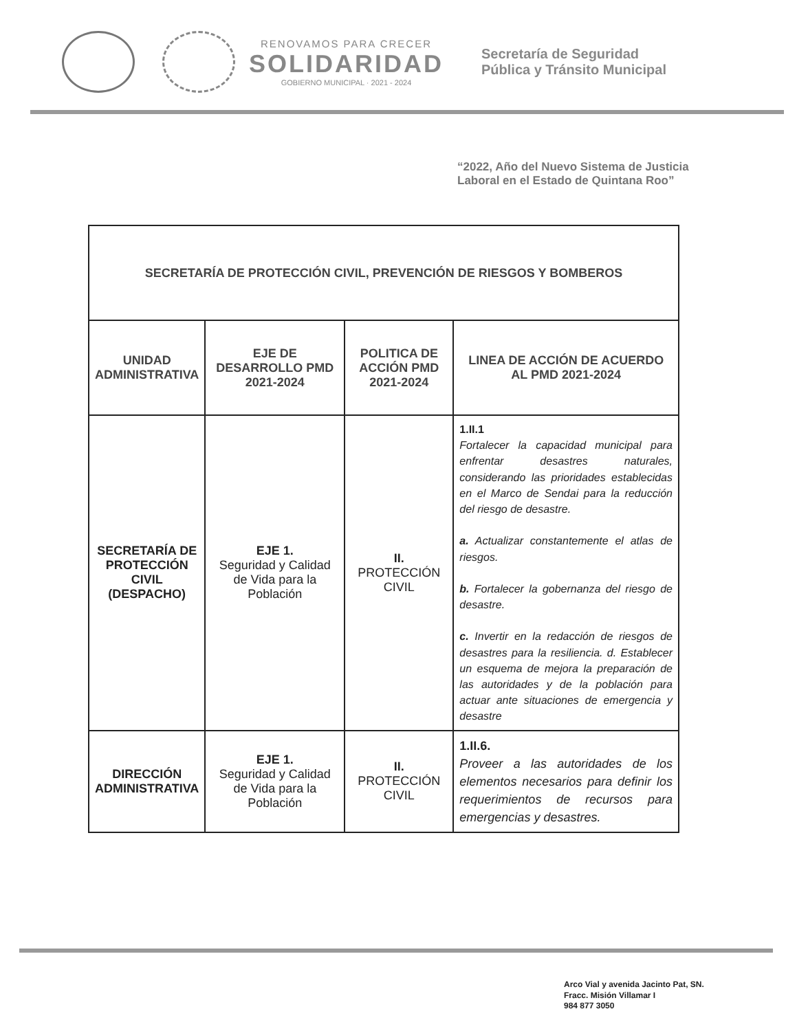RENOVAMOS PARA CRECER
SOLIDARIDAD
GOBIERNO MUNICIPAL · 2021 - 2024
Secretaría de Seguridad
Pública y Tránsito Municipal
“2022, Año del Nuevo Sistema de Justicia
Laboral en el Estado de Quintana Roo”
| SECRETARÍA DE PROTECCIÓN CIVIL, PREVENCIÓN DE RIESGOS Y BOMBEROS | | | |
| --- | --- | --- | --- |
| UNIDAD ADMINISTRATIVA | EJE DE DESARROLLO PMD 2021-2024 | POLITICA DE ACCIÓN PMD 2021-2024 | LINEA DE ACCIÓN DE ACUERDO AL PMD 2021-2024 |
| SECRETARÍA DE PROTECCIÓN CIVIL (DESPACHO) | EJE 1. Seguridad y Calidad de Vida para la Población | II. PROTECCIÓN CIVIL | 1.II.1 Fortalecer la capacidad municipal para enfrentar desastres naturales, considerando las prioridades establecidas en el Marco de Sendai para la reducción del riesgo de desastre. a. Actualizar constantemente el atlas de riesgos. b. Fortalecer la gobernanza del riesgo de desastre. c. Invertir en la redacción de riesgos de desastres para la resiliencia. d. Establecer un esquema de mejora la preparación de las autoridades y de la población para actuar ante situaciones de emergencia y desastre |
| DIRECCIÓN ADMINISTRATIVA | EJE 1. Seguridad y Calidad de Vida para la Población | II. PROTECCIÓN CIVIL | 1.II.6. Proveer a las autoridades de los elementos necesarios para definir los requerimientos de recursos para emergencias y desastres. |
Arco Vial y avenida Jacinto Pat, SN.
Fracc. Misión Villamar I
984 877 3050